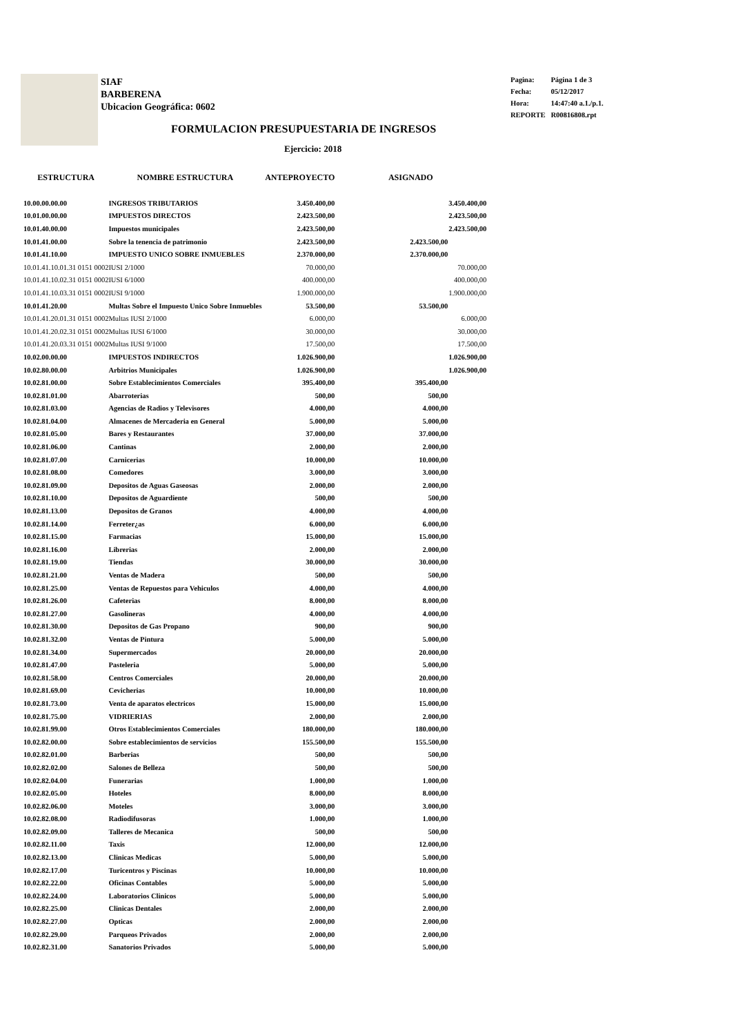SIAF
BARBERENA
Ubicacion Geográfica: 0602
| Pagina: | Página 1 de 3 |
| Fecha: | 05/12/2017 |
| Hora: | 14:47:40 a.1./p.1. |
| REPORTE | R00816808.rpt |
FORMULACION PRESUPUESTARIA DE INGRESOS
Ejercicio: 2018
| ESTRUCTURA | NOMBRE ESTRUCTURA | ANTEPROYECTO | ASIGNADO | |
| --- | --- | --- | --- | --- |
| 10.00.00.00.00 | INGRESOS TRIBUTARIOS | 3.450.400,00 | | 3.450.400,00 |
| 10.01.00.00.00 | IMPUESTOS DIRECTOS | 2.423.500,00 | | 2.423.500,00 |
| 10.01.40.00.00 | Impuestos municipales | 2.423.500,00 | | 2.423.500,00 |
| 10.01.41.00.00 | Sobre la tenencia de patrimonio | 2.423.500,00 | 2.423.500,00 | |
| 10.01.41.10.00 | IMPUESTO UNICO SOBRE INMUEBLES | 2.370.000,00 | 2.370.000,00 | |
| 10.01.41.10.01.31 0151 0002 | IUSI 2/1000 | 70.000,00 | | 70.000,00 |
| 10.01.41.10.02.31 0151 0002 | IUSI 6/1000 | 400.000,00 | | 400.000,00 |
| 10.01.41.10.03.31 0151 0002 | IUSI 9/1000 | 1.900.000,00 | | 1.900.000,00 |
| 10.01.41.20.00 | Multas Sobre el Impuesto Unico Sobre Inmuebles | 53.500,00 | 53.500,00 | |
| 10.01.41.20.01.31 0151 0002 | Multas IUSI 2/1000 | 6.000,00 | | 6.000,00 |
| 10.01.41.20.02.31 0151 0002 | Multas IUSI 6/1000 | 30.000,00 | | 30.000,00 |
| 10.01.41.20.03.31 0151 0002 | Multas IUSI 9/1000 | 17.500,00 | | 17.500,00 |
| 10.02.00.00.00 | IMPUESTOS INDIRECTOS | 1.026.900,00 | | 1.026.900,00 |
| 10.02.80.00.00 | Arbitrios Municipales | 1.026.900,00 | | 1.026.900,00 |
| 10.02.81.00.00 | Sobre Establecimientos Comerciales | 395.400,00 | 395.400,00 | |
| 10.02.81.01.00 | Abarroterias | 500,00 | 500,00 | |
| 10.02.81.03.00 | Agencias de Radios y Televisores | 4.000,00 | 4.000,00 | |
| 10.02.81.04.00 | Almacenes de Mercaderia en General | 5.000,00 | 5.000,00 | |
| 10.02.81.05.00 | Bares y Restaurantes | 37.000,00 | 37.000,00 | |
| 10.02.81.06.00 | Cantinas | 2.000,00 | 2.000,00 | |
| 10.02.81.07.00 | Carnicerias | 10.000,00 | 10.000,00 | |
| 10.02.81.08.00 | Comedores | 3.000,00 | 3.000,00 | |
| 10.02.81.09.00 | Depositos de Aguas Gaseosas | 2.000,00 | 2.000,00 | |
| 10.02.81.10.00 | Depositos de Aguardiente | 500,00 | 500,00 | |
| 10.02.81.13.00 | Depositos de Granos | 4.000,00 | 4.000,00 | |
| 10.02.81.14.00 | Ferreter¿as | 6.000,00 | 6.000,00 | |
| 10.02.81.15.00 | Farmacias | 15.000,00 | 15.000,00 | |
| 10.02.81.16.00 | Librerias | 2.000,00 | 2.000,00 | |
| 10.02.81.19.00 | Tiendas | 30.000,00 | 30.000,00 | |
| 10.02.81.21.00 | Ventas de Madera | 500,00 | 500,00 | |
| 10.02.81.25.00 | Ventas de Repuestos para Vehiculos | 4.000,00 | 4.000,00 | |
| 10.02.81.26.00 | Cafeterias | 8.000,00 | 8.000,00 | |
| 10.02.81.27.00 | Gasolineras | 4.000,00 | 4.000,00 | |
| 10.02.81.30.00 | Depositos de Gas Propano | 900,00 | 900,00 | |
| 10.02.81.32.00 | Ventas de Pintura | 5.000,00 | 5.000,00 | |
| 10.02.81.34.00 | Supermercados | 20.000,00 | 20.000,00 | |
| 10.02.81.47.00 | Pasteleria | 5.000,00 | 5.000,00 | |
| 10.02.81.58.00 | Centros Comerciales | 20.000,00 | 20.000,00 | |
| 10.02.81.69.00 | Cevicherias | 10.000,00 | 10.000,00 | |
| 10.02.81.73.00 | Venta de aparatos electricos | 15.000,00 | 15.000,00 | |
| 10.02.81.75.00 | VIDRIERIAS | 2.000,00 | 2.000,00 | |
| 10.02.81.99.00 | Otros Establecimientos Comerciales | 180.000,00 | 180.000,00 | |
| 10.02.82.00.00 | Sobre establecimientos de servicios | 155.500,00 | 155.500,00 | |
| 10.02.82.01.00 | Barberias | 500,00 | 500,00 | |
| 10.02.82.02.00 | Salones de Belleza | 500,00 | 500,00 | |
| 10.02.82.04.00 | Funerarias | 1.000,00 | 1.000,00 | |
| 10.02.82.05.00 | Hoteles | 8.000,00 | 8.000,00 | |
| 10.02.82.06.00 | Moteles | 3.000,00 | 3.000,00 | |
| 10.02.82.08.00 | Radiodifusoras | 1.000,00 | 1.000,00 | |
| 10.02.82.09.00 | Talleres de Mecanica | 500,00 | 500,00 | |
| 10.02.82.11.00 | Taxis | 12.000,00 | 12.000,00 | |
| 10.02.82.13.00 | Clinicas Medicas | 5.000,00 | 5.000,00 | |
| 10.02.82.17.00 | Turicentros y Piscinas | 10.000,00 | 10.000,00 | |
| 10.02.82.22.00 | Oficinas Contables | 5.000,00 | 5.000,00 | |
| 10.02.82.24.00 | Laboratorios Clinicos | 5.000,00 | 5.000,00 | |
| 10.02.82.25.00 | Clinicas Dentales | 2.000,00 | 2.000,00 | |
| 10.02.82.27.00 | Opticas | 2.000,00 | 2.000,00 | |
| 10.02.82.29.00 | Parqueos Privados | 2.000,00 | 2.000,00 | |
| 10.02.82.31.00 | Sanatorios Privados | 5.000,00 | 5.000,00 | |